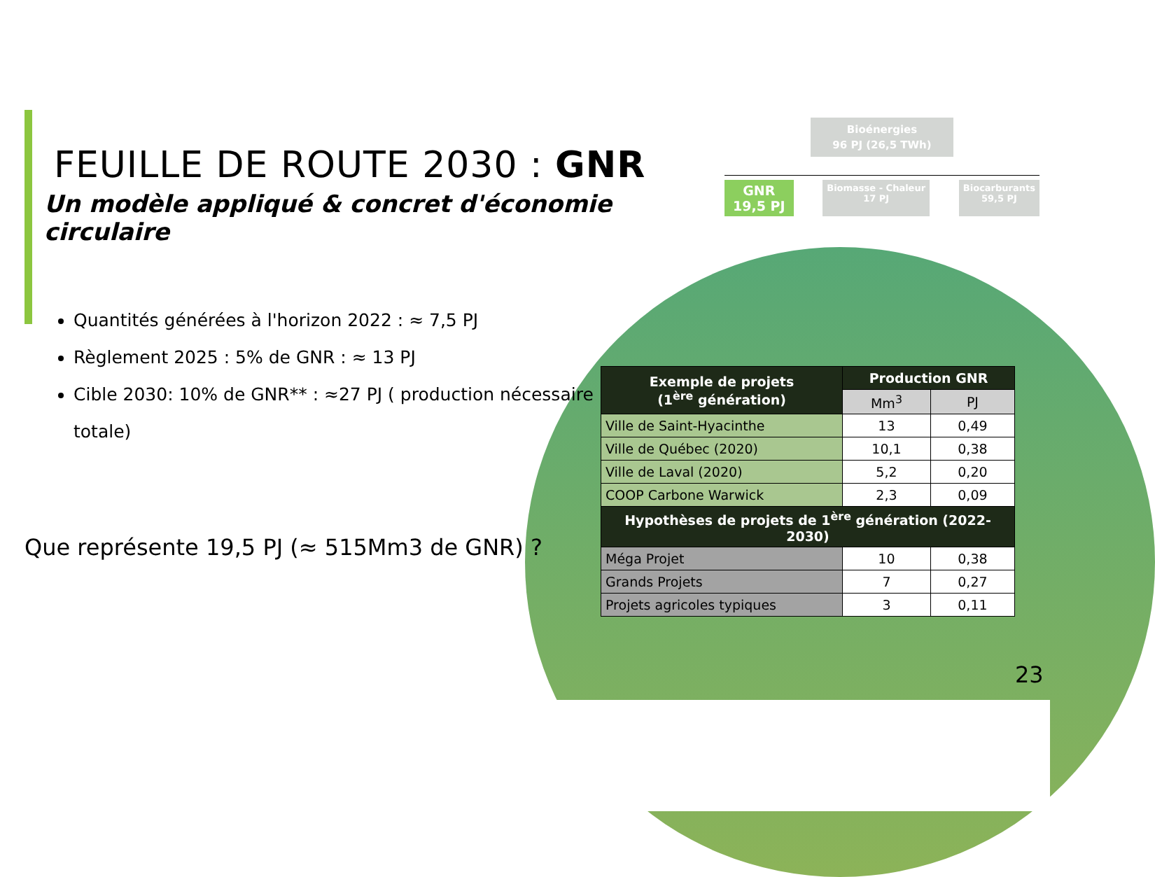FEUILLE DE ROUTE 2030 : GNR
Un modèle appliqué & concret d'économie circulaire
Quantités générées à l'horizon 2022 : ≈ 7,5 PJ
Règlement 2025 : 5% de GNR : ≈ 13 PJ
Cible 2030: 10% de GNR** : ≈27 PJ ( production nécessaire totale)
Que représente 19,5 PJ (≈ 515Mm3 de GNR) ?
Bioénergies
96 PJ (26,5 TWh)
GNR
19,5 PJ
Biomasse - Chaleur
17 PJ
Biocarburants
59,5 PJ
| Exemple de projets (1<sup>ère</sup> génération) | Production GNR | |
| --- | --- | --- |
| | Mm<sup>3</sup> | PJ |
| Ville de Saint-Hyacinthe | 13 | 0,49 |
| Ville de Québec (2020) | 10,1 | 0,38 |
| Ville de Laval (2020) | 5,2 | 0,20 |
| COOP Carbone Warwick | 2,3 | 0,09 |
| Hypothèses de projets de 1<sup>ère</sup> génération (2022-2030) | | |
| Méga Projet | 10 | 0,38 |
| Grands Projets | 7 | 0,27 |
| Projets agricoles typiques | 3 | 0,11 |
23